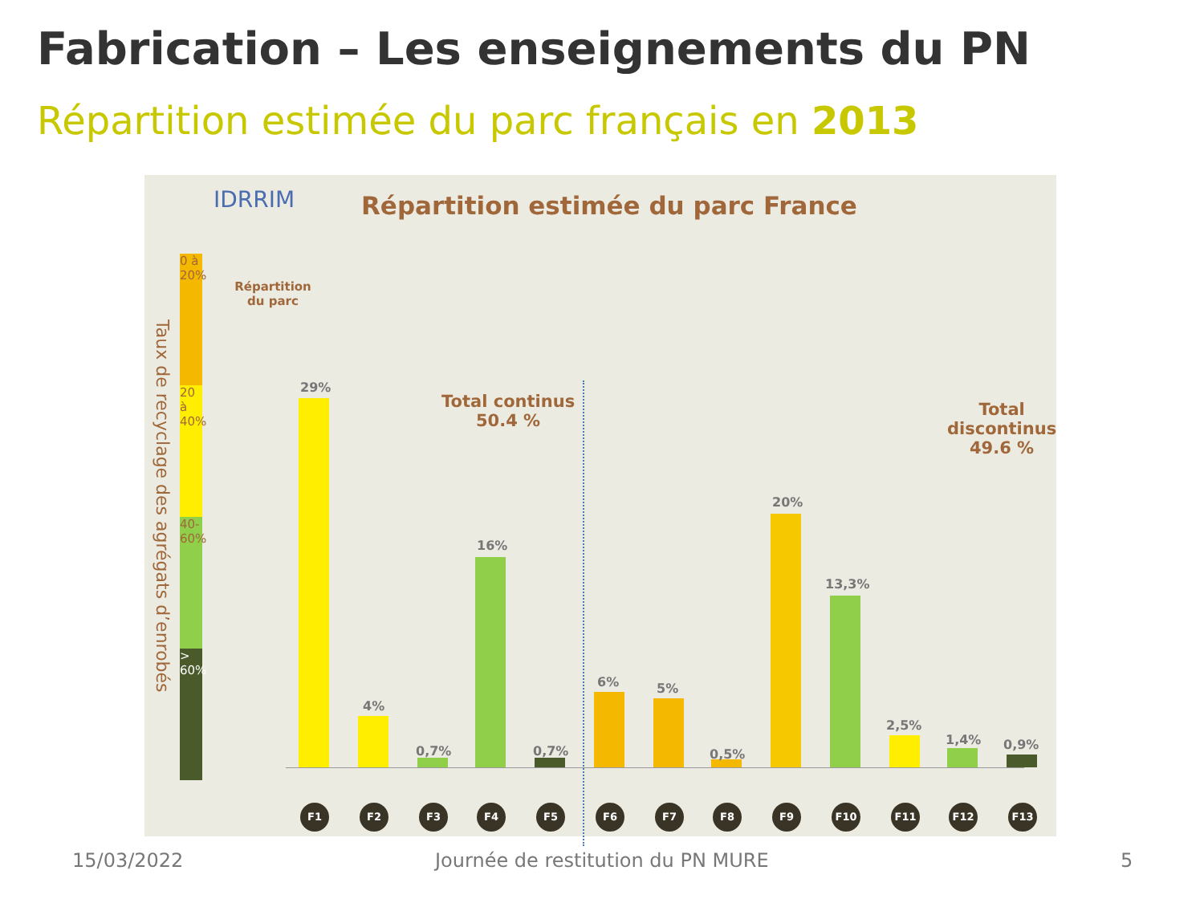Fabrication – Les enseignements du PN
Répartition estimée du parc français en 2013
IDRRIM
Répartition estimée du parc France
0 à 20%
20 à 40%
40-60%
> 60%
Taux de recyclage des agrégats d’enrobés
Répartition du parc
Total continus
50.4 %
Total discontinus
49.6 %
29%
4%
0,7%
16%
0,7%
6% 5%
0,5%
20%
13,3%
2,5%
1,4% 0,9%
F1 F2 F3 F4 F5 F6 F7 F8 F9 F10 F11 F12 F13
15/03/2022
Journée de restitution du PN MURE
5